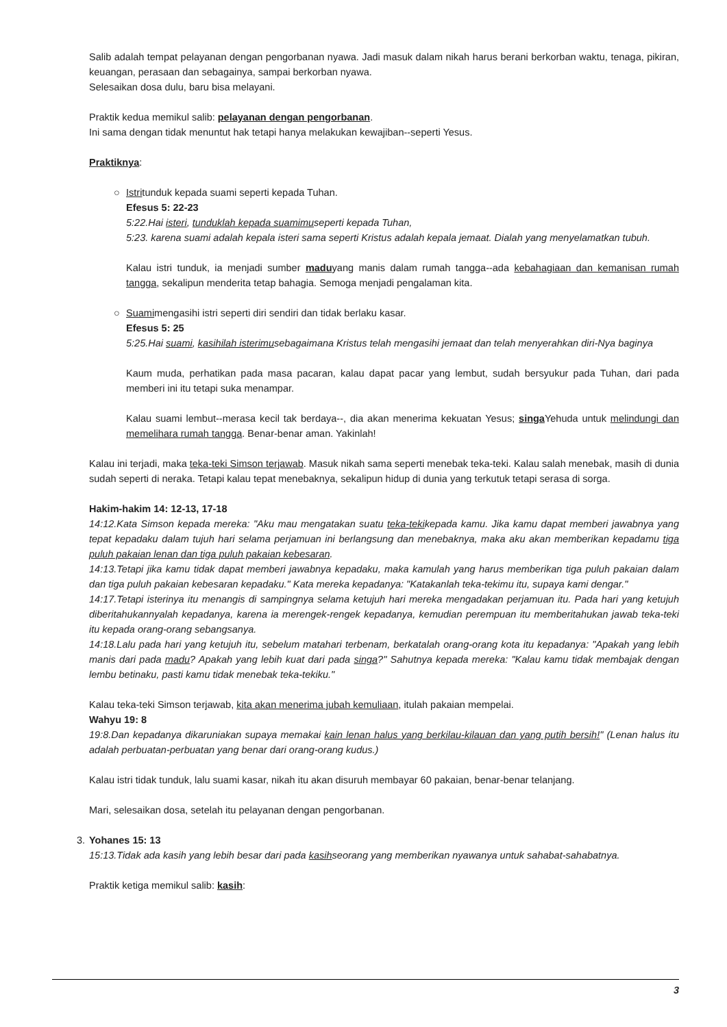Salib adalah tempat pelayanan dengan pengorbanan nyawa. Jadi masuk dalam nikah harus berani berkorban waktu, tenaga, pikiran, keuangan, perasaan dan sebagainya, sampai berkorban nyawa.
Selesaikan dosa dulu, baru bisa melayani.
Praktik kedua memikul salib: pelayanan dengan pengorbanan.
Ini sama dengan tidak menuntut hak tetapi hanya melakukan kewajiban--seperti Yesus.
Praktiknya:
○
Istritunduk kepada suami seperti kepada Tuhan.
Efesus 5: 22-23
5:22.Hai isteri, tunduklah kepada suamimuseperti kepada Tuhan,
5:23. karena suami adalah kepala isteri sama seperti Kristus adalah kepala jemaat. Dialah yang menyelamatkan tubuh.
Kalau istri tunduk, ia menjadi sumber maduyang manis dalam rumah tangga--ada kebahagiaan dan kemanisan rumah tangga, sekalipun menderita tetap bahagia. Semoga menjadi pengalaman kita.
○
Suamimengasihi istri seperti diri sendiri dan tidak berlaku kasar.
Efesus 5: 25
5:25.Hai suami, kasihilah isterimusebagaimana Kristus telah mengasihi jemaat dan telah menyerahkan diri-Nya baginya
Kaum muda, perhatikan pada masa pacaran, kalau dapat pacar yang lembut, sudah bersyukur pada Tuhan, dari pada memberi ini itu tetapi suka menampar.
Kalau suami lembut--merasa kecil tak berdaya--, dia akan menerima kekuatan Yesus; singa Yehuda untuk melindungi dan memelihara rumah tangga. Benar-benar aman. Yakinlah!
Kalau ini terjadi, maka teka-teki Simson terjawab. Masuk nikah sama seperti menebak teka-teki. Kalau salah menebak, masih di dunia sudah seperti di neraka. Tetapi kalau tepat menebaknya, sekalipun hidup di dunia yang terkutuk tetapi serasa di sorga.
Hakim-hakim 14: 12-13, 17-18
14:12.Kata Simson kepada mereka: "Aku mau mengatakan suatu teka-tekikepada kamu. Jika kamu dapat memberi jawabnya yang tepat kepadaku dalam tujuh hari selama perjamuan ini berlangsung dan menebaknya, maka aku akan memberikan kepadamu tiga puluh pakaian lenan dan tiga puluh pakaian kebesaran.
14:13.Tetapi jika kamu tidak dapat memberi jawabnya kepadaku, maka kamulah yang harus memberikan tiga puluh pakaian dalam dan tiga puluh pakaian kebesaran kepadaku." Kata mereka kepadanya: "Katakanlah teka-tekimu itu, supaya kami dengar."
14:17.Tetapi isterinya itu menangis di sampingnya selama ketujuh hari mereka mengadakan perjamuan itu. Pada hari yang ketujuh diberitahukannyalah kepadanya, karena ia merengek-rengek kepadanya, kemudian perempuan itu memberitahukan jawab teka-teki itu kepada orang-orang sebangsanya.
14:18.Lalu pada hari yang ketujuh itu, sebelum matahari terbenam, berkatalah orang-orang kota itu kepadanya: "Apakah yang lebih manis dari pada madu? Apakah yang lebih kuat dari pada singa?" Sahutnya kepada mereka: "Kalau kamu tidak membajak dengan lembu betinaku, pasti kamu tidak menebak teka-tekiku."
Kalau teka-teki Simson terjawab, kita akan menerima jubah kemuliaan, itulah pakaian mempelai.
Wahyu 19: 8
19:8.Dan kepadanya dikaruniakan supaya memakai kain lenan halus yang berkilau-kilauan dan yang putih bersih!" (Lenan halus itu adalah perbuatan-perbuatan yang benar dari orang-orang kudus.)
Kalau istri tidak tunduk, lalu suami kasar, nikah itu akan disuruh membayar 60 pakaian, benar-benar telanjang.
Mari, selesaikan dosa, setelah itu pelayanan dengan pengorbanan.
3.
Yohanes 15: 13
15:13.Tidak ada kasih yang lebih besar dari pada kasihseorang yang memberikan nyawanya untuk sahabat-sahabatnya.
Praktik ketiga memikul salib: kasih:
3